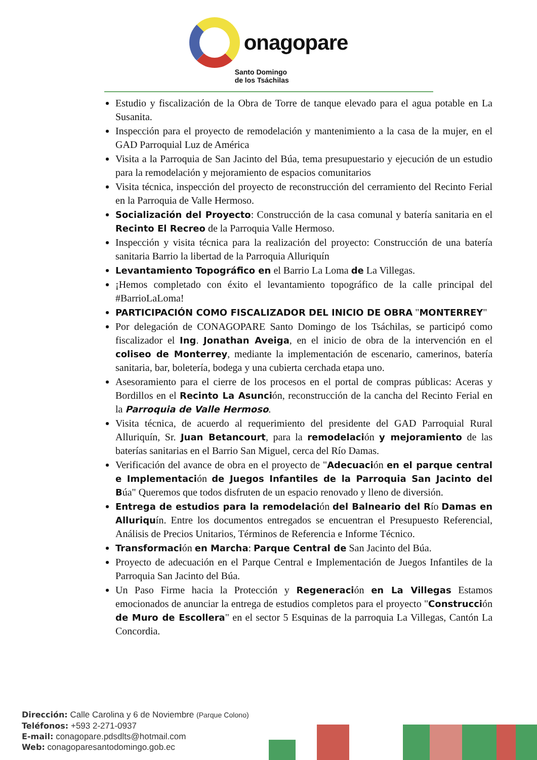onagopare
Santo Domingo
de los Tsáchilas
Estudio y fiscalización de la Obra de Torre de tanque elevado para el agua potable en La Susanita.
Inspección para el proyecto de remodelación y mantenimiento a la casa de la mujer, en el GAD Parroquial Luz de América
Visita a la Parroquia de San Jacinto del Búa, tema presupuestario y ejecución de un estudio para la remodelación y mejoramiento de espacios comunitarios
Visita técnica, inspección del proyecto de reconstrucción del cerramiento del Recinto Ferial en la Parroquia de Valle Hermoso.
Socialización del Proyecto: Construcción de la casa comunal y batería sanitaria en el Recinto El Recreo de la Parroquia Valle Hermoso.
Inspección y visita técnica para la realización del proyecto: Construcción de una batería sanitaria Barrio la libertad de la Parroquia Alluriquín
Levantamiento Topográfico en el Barrio La Loma de La Villegas.
¡Hemos completado con éxito el levantamiento topográfico de la calle principal del #BarrioLaLoma!
PARTICIPACIÓN COMO FISCALIZADOR DEL INICIO DE OBRA "MONTERREY"
Por delegación de CONAGOPARE Santo Domingo de los Tsáchilas, se participó como fiscalizador el Ing. Jonathan Aveiga, en el inicio de obra de la intervención en el coliseo de Monterrey, mediante la implementación de escenario, camerinos, batería sanitaria, bar, boletería, bodega y una cubierta cerchada etapa uno.
Asesoramiento para el cierre de los procesos en el portal de compras públicas: Aceras y Bordillos en el Recinto La Asunción, reconstrucción de la cancha del Recinto Ferial en la Parroquia de Valle Hermoso.
Visita técnica, de acuerdo al requerimiento del presidente del GAD Parroquial Rural Alluriquín, Sr. Juan Betancourt, para la remodelación y mejoramiento de las baterías sanitarias en el Barrio San Miguel, cerca del Río Damas.
Verificación del avance de obra en el proyecto de "Adecuación en el parque central e Implementación de Juegos Infantiles de la Parroquia San Jacinto del Búa" Queremos que todos disfruten de un espacio renovado y lleno de diversión.
Entrega de estudios para la remodelación del Balneario del Río Damas en Alluriquín. Entre los documentos entregados se encuentran el Presupuesto Referencial, Análisis de Precios Unitarios, Términos de Referencia e Informe Técnico.
Transformación en Marcha: Parque Central de San Jacinto del Búa.
Proyecto de adecuación en el Parque Central e Implementación de Juegos Infantiles de la Parroquia San Jacinto del Búa.
Un Paso Firme hacia la Protección y Regeneración en La Villegas Estamos emocionados de anunciar la entrega de estudios completos para el proyecto "Construcción de Muro de Escollera" en el sector 5 Esquinas de la parroquia La Villegas, Cantón La Concordia.
Dirección: Calle Carolina y 6 de Noviembre (Parque Colono)
Teléfonos: +593 2-271-0937
E-mail: conagopare.pdsdlts@hotmail.com
Web: conagoparesantodomingo.gob.ec